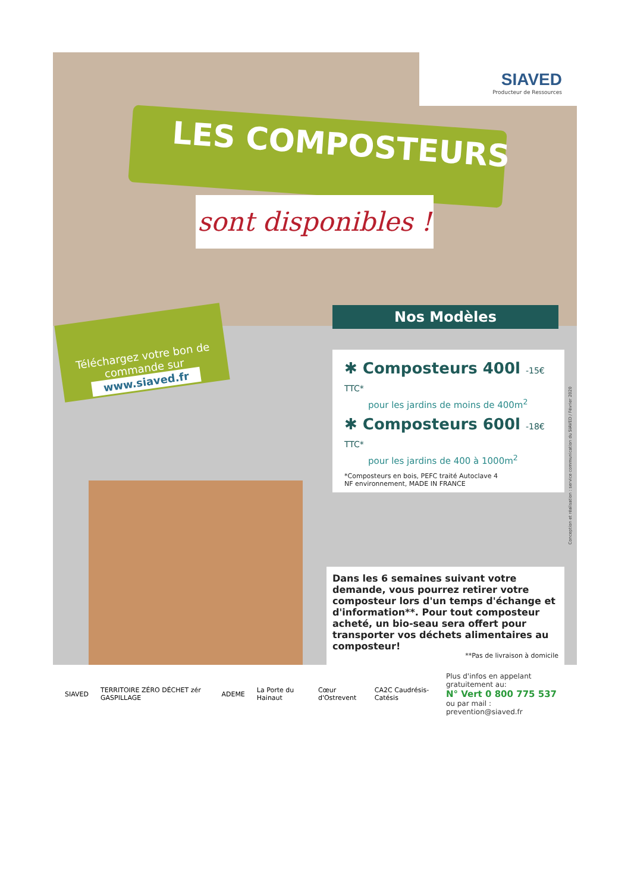SIAVED
Producteur de Ressources
LES COMPOSTEURS
sont disponibles !
Téléchargez votre bon de commande sur
www.siaved.fr
Nos Modèles
✱ Composteurs 400l -15€ TTC*
pour les jardins de moins de 400m<sup>2</sup>
✱ Composteurs 600l -18€ TTC*
pour les jardins de 400 à 1000m<sup>2</sup>
*Composteurs en bois, PEFC traité Autoclave 4
NF environnement, MADE IN FRANCE
Dans les 6 semaines suivant votre demande, vous pourrez retirer votre composteur lors d'un temps d'échange et d'information**. Pour tout composteur acheté, un bio-seau sera offert pour transporter vos déchets alimentaires au composteur!
**Pas de livraison à domicile
SIAVED TERRITOIRE ZÉRO DÉCHET zér GASPILLAGE ADEME La Porte du Hainaut Cœur d'Ostrevent CA2C Caudrésis-Catésis
Plus d'infos en appelant gratuitement au:
N° Vert 0 800 775 537
ou par mail : prevention@siaved.fr
Conception et réalisation : service communication du SIAVED / Février 2020